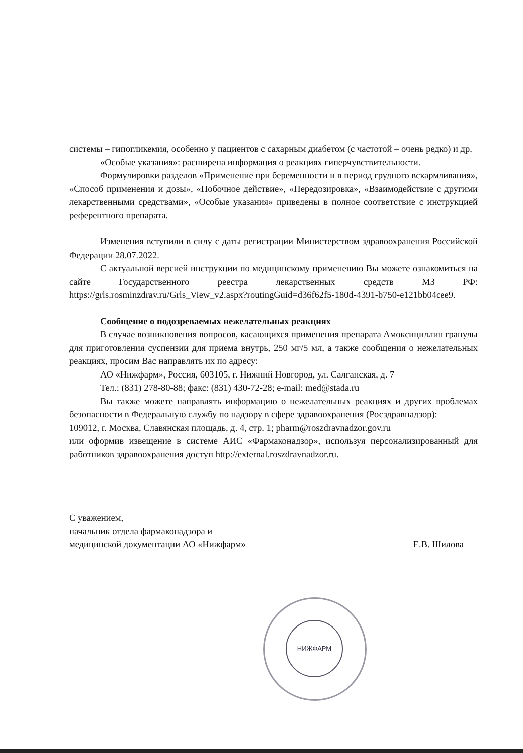НИЖФАРМ
системы – гипогликемия, особенно у пациентов с сахарным диабетом (с частотой – очень редко) и др.
«Особые указания»: расширена информация о реакциях гиперчувствительности.
Формулировки разделов «Применение при беременности и в период грудного вскармливания», «Способ применения и дозы», «Побочное действие», «Передозировка», «Взаимодействие с другими лекарственными средствами», «Особые указания» приведены в полное соответствие с инструкцией референтного препарата.
Изменения вступили в силу с даты регистрации Министерством здравоохранения Российской Федерации 28.07.2022.
С актуальной версией инструкции по медицинскому применению Вы можете ознакомиться на сайте Государственного реестра лекарственных средств МЗ РФ: https://grls.rosminzdrav.ru/Grls_View_v2.aspx?routingGuid=d36f62f5-180d-4391-b750-e121bb04cee9.
Сообщение о подозреваемых нежелательных реакциях
В случае возникновения вопросов, касающихся применения препарата Амоксициллин гранулы для приготовления суспензии для приема внутрь, 250 мг/5 мл, а также сообщения о нежелательных реакциях, просим Вас направлять их по адресу:
АО «Нижфарм», Россия, 603105, г. Нижний Новгород, ул. Салганская, д. 7
Тел.: (831) 278-80-88; факс: (831) 430-72-28; e-mail: med@stada.ru
Вы также можете направлять информацию о нежелательных реакциях и других проблемах безопасности в Федеральную службу по надзору в сфере здравоохранения (Росздравнадзор):
109012, г. Москва, Славянская площадь, д. 4, стр. 1; pharm@roszdravnadzor.gov.ru
или оформив извещение в системе АИС «Фармаконадзор», используя персонализированный для работников здравоохранения доступ http://external.roszdravnadzor.ru.
С уважением,
начальник отдела фармаконадзора и
медицинской документации АО «Нижфарм»
Е.В. Шилова